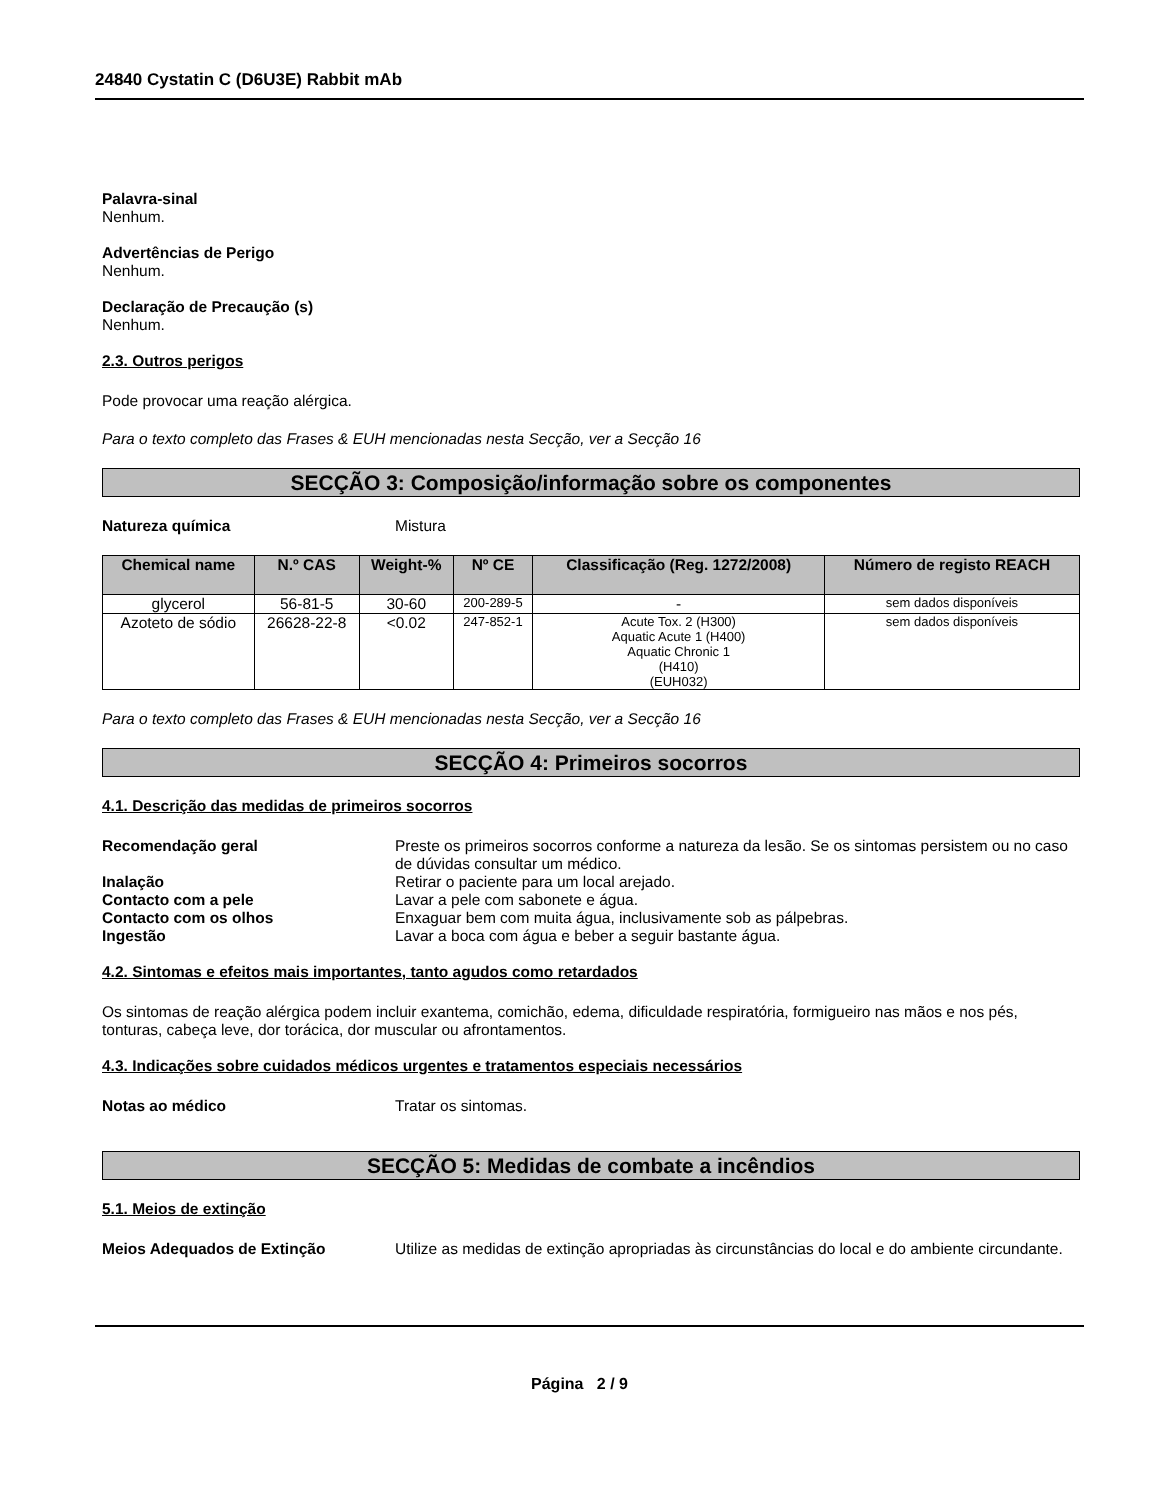24840 Cystatin C (D6U3E) Rabbit mAb
Palavra-sinal
Nenhum.
Advertências de Perigo
Nenhum.
Declaração de Precaução (s)
Nenhum.
2.3. Outros perigos
Pode provocar uma reação alérgica.
Para o texto completo das Frases & EUH mencionadas nesta Secção, ver a Secção 16
SECÇÃO 3: Composição/informação sobre os componentes
Natureza química Mistura
| Chemical name | N.º CAS | Weight-% | Nº CE | Classificação (Reg. 1272/2008) | Número de registo REACH |
| --- | --- | --- | --- | --- | --- |
| glycerol | 56-81-5 | 30-60 | 200-289-5 | - | sem dados disponíveis |
| Azoteto de sódio | 26628-22-8 | <0.02 | 247-852-1 | Acute Tox. 2 (H300) Aquatic Acute 1 (H400) Aquatic Chronic 1 (H410) (EUH032) | sem dados disponíveis |
Para o texto completo das Frases & EUH mencionadas nesta Secção, ver a Secção 16
SECÇÃO 4: Primeiros socorros
4.1. Descrição das medidas de primeiros socorros
Recomendação geral Preste os primeiros socorros conforme a natureza da lesão. Se os sintomas persistem ou no caso de dúvidas consultar um médico.
Inalação Retirar o paciente para um local arejado.
Contacto com a pele Lavar a pele com sabonete e água.
Contacto com os olhos Enxaguar bem com muita água, inclusivamente sob as pálpebras.
Ingestão Lavar a boca com água e beber a seguir bastante água.
4.2. Sintomas e efeitos mais importantes, tanto agudos como retardados
Os sintomas de reação alérgica podem incluir exantema, comichão, edema, dificuldade respiratória, formigueiro nas mãos e nos pés, tonturas, cabeça leve, dor torácica, dor muscular ou afrontamentos.
4.3. Indicações sobre cuidados médicos urgentes e tratamentos especiais necessários
Notas ao médico Tratar os sintomas.
SECÇÃO 5: Medidas de combate a incêndios
5.1. Meios de extinção
Meios Adequados de Extinção Utilize as medidas de extinção apropriadas às circunstâncias do local e do ambiente circundante.
Página 2 / 9